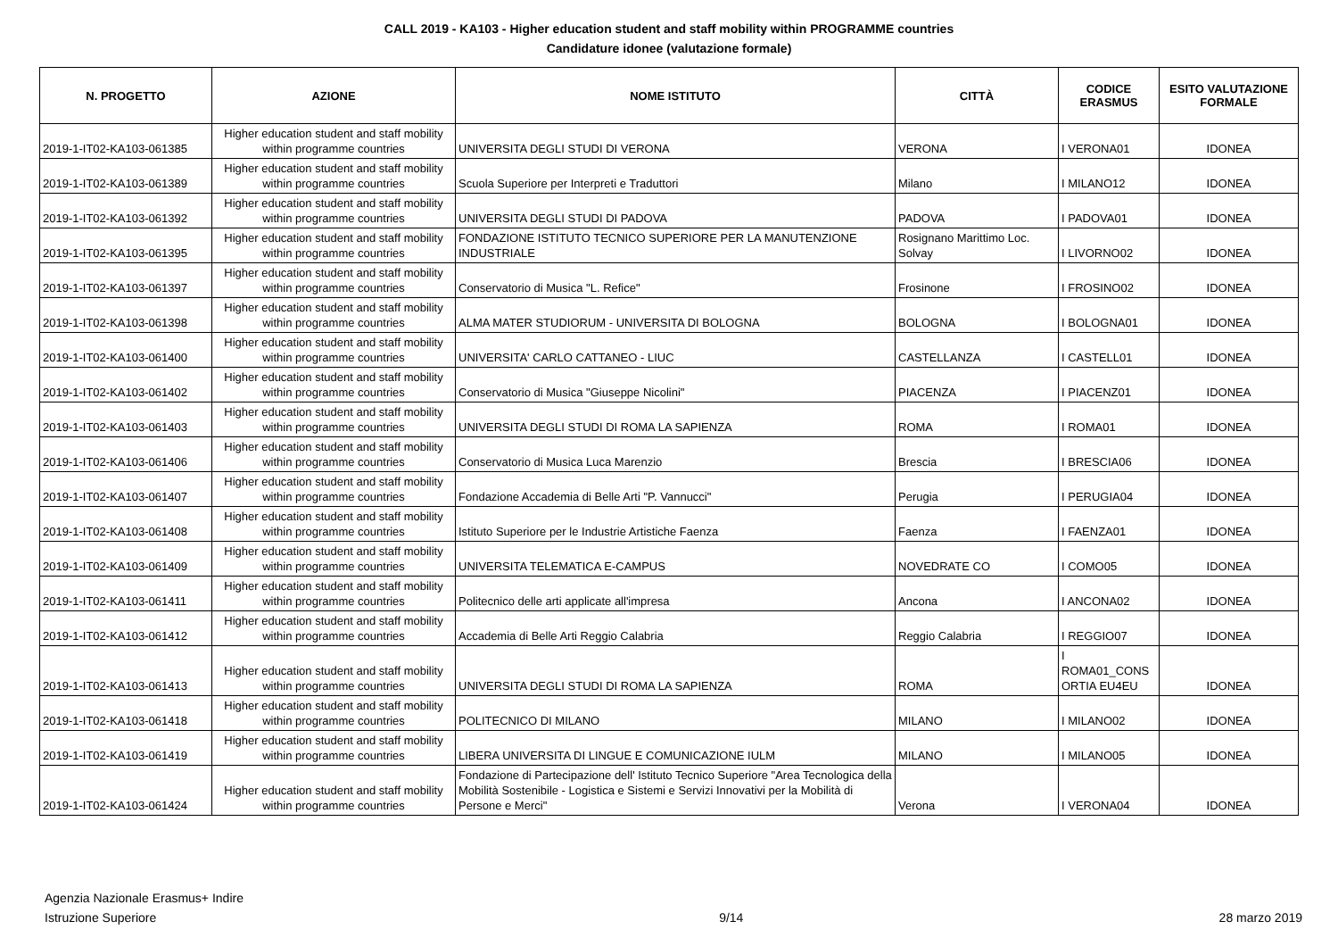CALL 2019 - KA103 - Higher education student and staff mobility within PROGRAMME countries
Candidature idonee (valutazione formale)
| N. PROGETTO | AZIONE | NOME ISTITUTO | CITTÀ | CODICE ERASMUS | ESITO VALUTAZIONE FORMALE |
| --- | --- | --- | --- | --- | --- |
| 2019-1-IT02-KA103-061385 | Higher education student and staff mobility within programme countries | UNIVERSITA DEGLI STUDI DI VERONA | VERONA | I VERONA01 | IDONEA |
| 2019-1-IT02-KA103-061389 | Higher education student and staff mobility within programme countries | Scuola Superiore per Interpreti e Traduttori | Milano | I MILANO12 | IDONEA |
| 2019-1-IT02-KA103-061392 | Higher education student and staff mobility within programme countries | UNIVERSITA DEGLI STUDI DI PADOVA | PADOVA | I PADOVA01 | IDONEA |
| 2019-1-IT02-KA103-061395 | Higher education student and staff mobility within programme countries | FONDAZIONE ISTITUTO TECNICO SUPERIORE PER LA MANUTENZIONE INDUSTRIALE | Rosignano Marittimo Loc. Solvay | I LIVORNO02 | IDONEA |
| 2019-1-IT02-KA103-061397 | Higher education student and staff mobility within programme countries | Conservatorio di Musica "L. Refice" | Frosinone | I FROSINO02 | IDONEA |
| 2019-1-IT02-KA103-061398 | Higher education student and staff mobility within programme countries | ALMA MATER STUDIORUM - UNIVERSITA DI BOLOGNA | BOLOGNA | I BOLOGNA01 | IDONEA |
| 2019-1-IT02-KA103-061400 | Higher education student and staff mobility within programme countries | UNIVERSITA' CARLO CATTANEO - LIUC | CASTELLANZA | I CASTELL01 | IDONEA |
| 2019-1-IT02-KA103-061402 | Higher education student and staff mobility within programme countries | Conservatorio di Musica "Giuseppe Nicolini" | PIACENZA | I PIACENZ01 | IDONEA |
| 2019-1-IT02-KA103-061403 | Higher education student and staff mobility within programme countries | UNIVERSITA DEGLI STUDI DI ROMA LA SAPIENZA | ROMA | I ROMA01 | IDONEA |
| 2019-1-IT02-KA103-061406 | Higher education student and staff mobility within programme countries | Conservatorio di Musica Luca Marenzio | Brescia | I BRESCIA06 | IDONEA |
| 2019-1-IT02-KA103-061407 | Higher education student and staff mobility within programme countries | Fondazione Accademia di Belle Arti "P. Vannucci" | Perugia | I PERUGIA04 | IDONEA |
| 2019-1-IT02-KA103-061408 | Higher education student and staff mobility within programme countries | Istituto Superiore per le Industrie Artistiche Faenza | Faenza | I FAENZA01 | IDONEA |
| 2019-1-IT02-KA103-061409 | Higher education student and staff mobility within programme countries | UNIVERSITA TELEMATICA E-CAMPUS | NOVEDRATE CO | I COMO05 | IDONEA |
| 2019-1-IT02-KA103-061411 | Higher education student and staff mobility within programme countries | Politecnico delle arti applicate all'impresa | Ancona | I ANCONA02 | IDONEA |
| 2019-1-IT02-KA103-061412 | Higher education student and staff mobility within programme countries | Accademia di Belle Arti Reggio Calabria | Reggio Calabria | I REGGIO07 | IDONEA |
| 2019-1-IT02-KA103-061413 | Higher education student and staff mobility within programme countries | UNIVERSITA DEGLI STUDI DI ROMA LA SAPIENZA | ROMA | I ROMA01_CONS ORTIA EU4EU | IDONEA |
| 2019-1-IT02-KA103-061418 | Higher education student and staff mobility within programme countries | POLITECNICO DI MILANO | MILANO | I MILANO02 | IDONEA |
| 2019-1-IT02-KA103-061419 | Higher education student and staff mobility within programme countries | LIBERA UNIVERSITA DI LINGUE E COMUNICAZIONE IULM | MILANO | I MILANO05 | IDONEA |
| 2019-1-IT02-KA103-061424 | Higher education student and staff mobility within programme countries | Fondazione di Partecipazione dell' Istituto Tecnico Superiore "Area Tecnologica della Mobilità Sostenibile - Logistica e Sistemi e Servizi Innovativi per la Mobilità di Persone e Merci" | Verona | I VERONA04 | IDONEA |
Agenzia Nazionale Erasmus+ Indire
Istruzione Superiore
9/14
28 marzo 2019